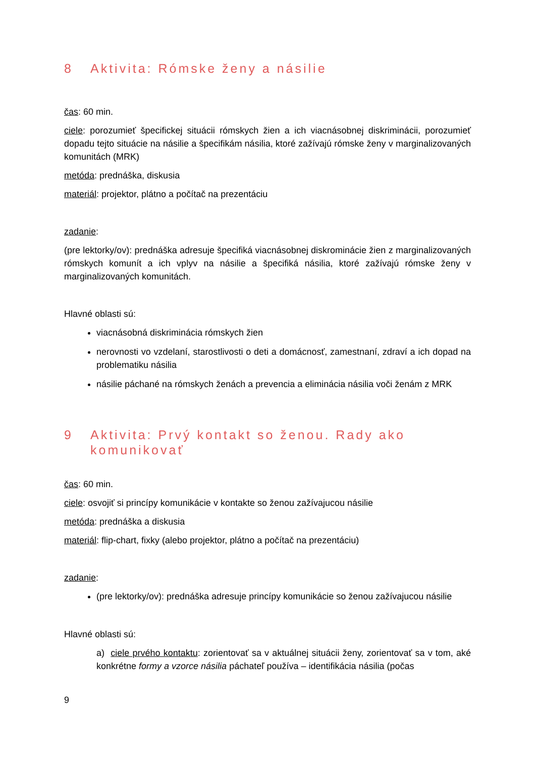8 Aktivita: Rómske ženy a násilie
čas: 60 min.
ciele: porozumieť špecifickej situácii rómskych žien a ich viacnásobnej diskriminácii, porozumieť dopadu tejto situácie na násilie a špecifikám násilia, ktoré zažívajú rómske ženy v marginalizovaných komunitách (MRK)
metóda: prednáška, diskusia
materiál: projektor, plátno a počítač na prezentáciu
zadanie:
(pre lektorky/ov): prednáška adresuje špecifiká viacnásobnej diskrominácie žien z marginalizovaných rómskych komunít a ich vplyv na násilie a špecifiká násilia, ktoré zažívajú rómske ženy v marginalizovaných komunitách.
Hlavné oblasti sú:
viacnásobná diskriminácia rómskych žien
nerovnosti vo vzdelaní, starostlivosti o deti a domácnosť, zamestnaní, zdraví a ich dopad na problematiku násilia
násilie páchané na rómskych ženách a prevencia a eliminácia násilia voči ženám z MRK
9 Aktivita: Prvý kontakt so ženou. Rady ako komunikovať
čas: 60 min.
ciele: osvojiť si princípy komunikácie v kontakte so ženou zažívajucou násilie
metóda: prednáška a diskusia
materiál: flip-chart, fixky (alebo projektor, plátno a počítač na prezentáciu)
zadanie:
(pre lektorky/ov): prednáška adresuje princípy komunikácie so ženou zažívajucou násilie
Hlavné oblasti sú:
a) ciele prvého kontaktu: zorientovať sa v aktuálnej situácii ženy, zorientovať sa v tom, aké konkrétne formy a vzorce násilia páchateľ používa – identifikácia násilia (počas
9